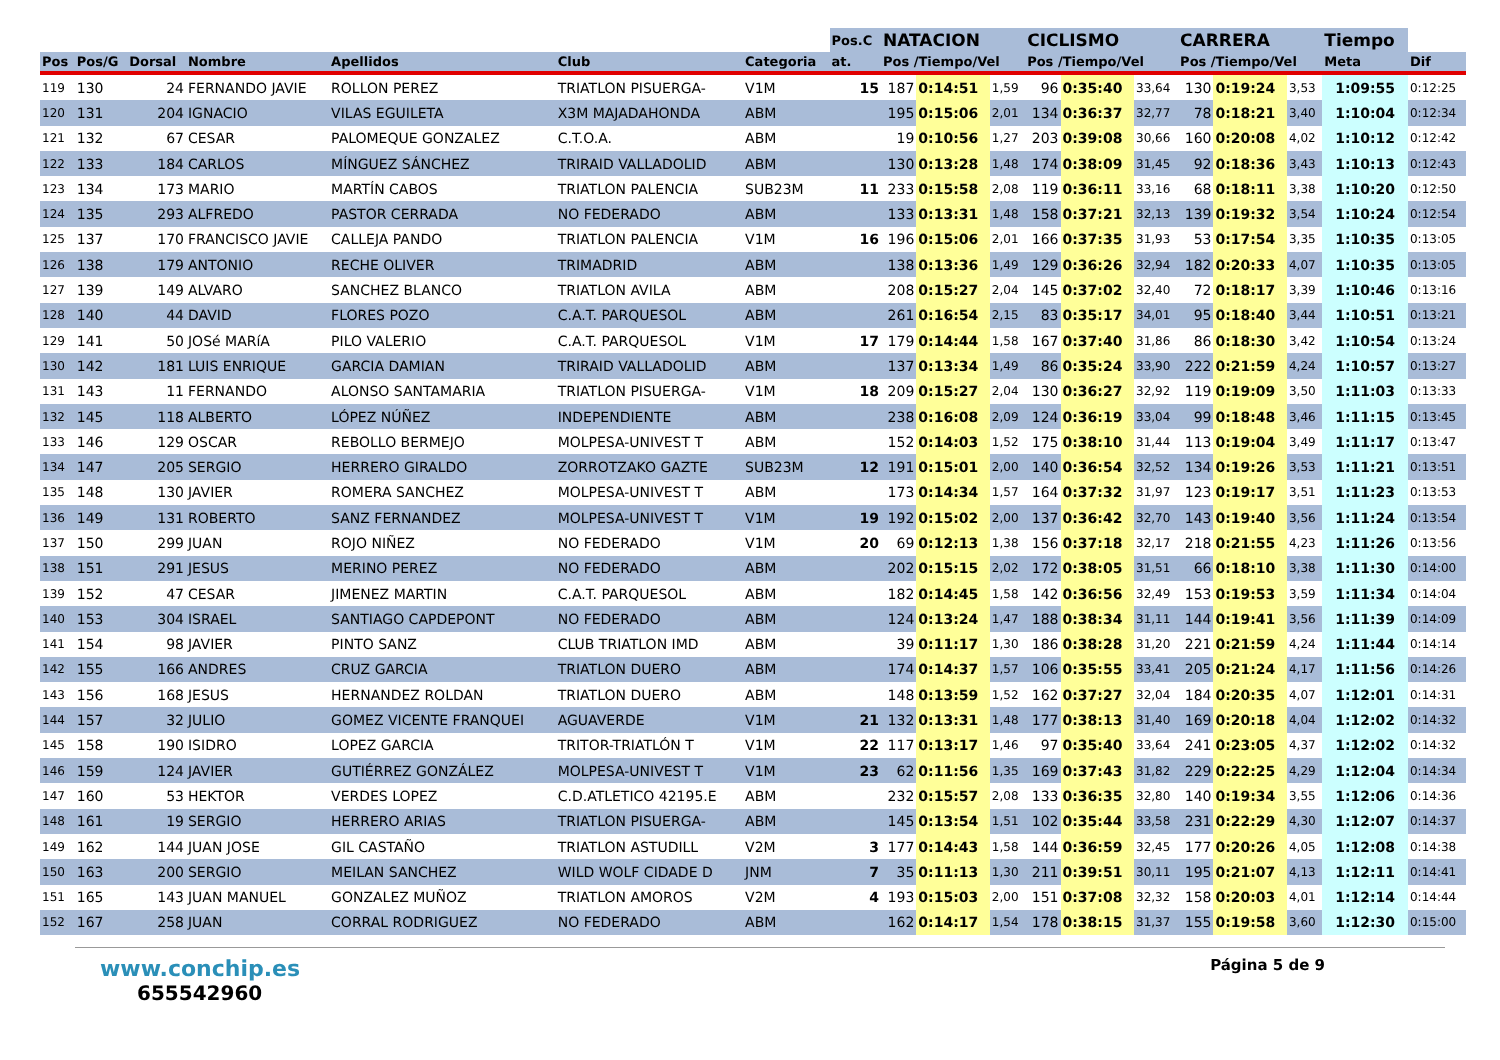| | | | | | | | Pos.C | NATACION | | | CICLISMO | | | CARRERA | | | Tiempo | |
| --- | --- | --- | --- | --- | --- | --- | --- | --- | --- | --- | --- | --- | --- | --- | --- | --- | --- | --- |
| Pos | Pos/G | Dorsal | Nombre | Apellidos | Club | Categoria | at. | Pos /Tiempo/Vel | | | Pos /Tiempo/Vel | | | Pos /Tiempo/Vel | | | Meta | Dif |
| 119 | 130 | 24 | FERNANDO JAVIE | ROLLON PEREZ | TRIATLON PISUERGA- | V1M | 15 | 187 | 0:14:51 | 1,59 | 96 | 0:35:40 | 33,64 | 130 | 0:19:24 | 3,53 | 1:09:55 | 0:12:25 |
| 120 | 131 | 204 | IGNACIO | VILAS EGUILETA | X3M MAJADAHONDA | ABM | | 195 | 0:15:06 | 2,01 | 134 | 0:36:37 | 32,77 | 78 | 0:18:21 | 3,40 | 1:10:04 | 0:12:34 |
| 121 | 132 | 67 | CESAR | PALOMEQUE GONZALEZ | C.T.O.A. | ABM | | 19 | 0:10:56 | 1,27 | 203 | 0:39:08 | 30,66 | 160 | 0:20:08 | 4,02 | 1:10:12 | 0:12:42 |
| 122 | 133 | 184 | CARLOS | MÍNGUEZ SÁNCHEZ | TRIRAID VALLADOLID | ABM | | 130 | 0:13:28 | 1,48 | 174 | 0:38:09 | 31,45 | 92 | 0:18:36 | 3,43 | 1:10:13 | 0:12:43 |
| 123 | 134 | 173 | MARIO | MARTÍN CABOS | TRIATLON PALENCIA | SUB23M | 11 | 233 | 0:15:58 | 2,08 | 119 | 0:36:11 | 33,16 | 68 | 0:18:11 | 3,38 | 1:10:20 | 0:12:50 |
| 124 | 135 | 293 | ALFREDO | PASTOR CERRADA | NO FEDERADO | ABM | | 133 | 0:13:31 | 1,48 | 158 | 0:37:21 | 32,13 | 139 | 0:19:32 | 3,54 | 1:10:24 | 0:12:54 |
| 125 | 137 | 170 | FRANCISCO JAVIE | CALLEJA PANDO | TRIATLON PALENCIA | V1M | 16 | 196 | 0:15:06 | 2,01 | 166 | 0:37:35 | 31,93 | 53 | 0:17:54 | 3,35 | 1:10:35 | 0:13:05 |
| 126 | 138 | 179 | ANTONIO | RECHE OLIVER | TRIMADRID | ABM | | 138 | 0:13:36 | 1,49 | 129 | 0:36:26 | 32,94 | 182 | 0:20:33 | 4,07 | 1:10:35 | 0:13:05 |
| 127 | 139 | 149 | ALVARO | SANCHEZ BLANCO | TRIATLON AVILA | ABM | | 208 | 0:15:27 | 2,04 | 145 | 0:37:02 | 32,40 | 72 | 0:18:17 | 3,39 | 1:10:46 | 0:13:16 |
| 128 | 140 | 44 | DAVID | FLORES POZO | C.A.T. PARQUESOL | ABM | | 261 | 0:16:54 | 2,15 | 83 | 0:35:17 | 34,01 | 95 | 0:18:40 | 3,44 | 1:10:51 | 0:13:21 |
| 129 | 141 | 50 | JOSé MARíA | PILO VALERIO | C.A.T. PARQUESOL | V1M | 17 | 179 | 0:14:44 | 1,58 | 167 | 0:37:40 | 31,86 | 86 | 0:18:30 | 3,42 | 1:10:54 | 0:13:24 |
| 130 | 142 | 181 | LUIS ENRIQUE | GARCIA DAMIAN | TRIRAID VALLADOLID | ABM | | 137 | 0:13:34 | 1,49 | 86 | 0:35:24 | 33,90 | 222 | 0:21:59 | 4,24 | 1:10:57 | 0:13:27 |
| 131 | 143 | 11 | FERNANDO | ALONSO SANTAMARIA | TRIATLON PISUERGA- | V1M | 18 | 209 | 0:15:27 | 2,04 | 130 | 0:36:27 | 32,92 | 119 | 0:19:09 | 3,50 | 1:11:03 | 0:13:33 |
| 132 | 145 | 118 | ALBERTO | LÓPEZ NÚÑEZ | INDEPENDIENTE | ABM | | 238 | 0:16:08 | 2,09 | 124 | 0:36:19 | 33,04 | 99 | 0:18:48 | 3,46 | 1:11:15 | 0:13:45 |
| 133 | 146 | 129 | OSCAR | REBOLLO BERMEJO | MOLPESA-UNIVEST T | ABM | | 152 | 0:14:03 | 1,52 | 175 | 0:38:10 | 31,44 | 113 | 0:19:04 | 3,49 | 1:11:17 | 0:13:47 |
| 134 | 147 | 205 | SERGIO | HERRERO GIRALDO | ZORROTZAKO GAZTE | SUB23M | 12 | 191 | 0:15:01 | 2,00 | 140 | 0:36:54 | 32,52 | 134 | 0:19:26 | 3,53 | 1:11:21 | 0:13:51 |
| 135 | 148 | 130 | JAVIER | ROMERA SANCHEZ | MOLPESA-UNIVEST T | ABM | | 173 | 0:14:34 | 1,57 | 164 | 0:37:32 | 31,97 | 123 | 0:19:17 | 3,51 | 1:11:23 | 0:13:53 |
| 136 | 149 | 131 | ROBERTO | SANZ FERNANDEZ | MOLPESA-UNIVEST T | V1M | 19 | 192 | 0:15:02 | 2,00 | 137 | 0:36:42 | 32,70 | 143 | 0:19:40 | 3,56 | 1:11:24 | 0:13:54 |
| 137 | 150 | 299 | JUAN | ROJO NIÑEZ | NO FEDERADO | V1M | 20 | 69 | 0:12:13 | 1,38 | 156 | 0:37:18 | 32,17 | 218 | 0:21:55 | 4,23 | 1:11:26 | 0:13:56 |
| 138 | 151 | 291 | JESUS | MERINO PEREZ | NO FEDERADO | ABM | | 202 | 0:15:15 | 2,02 | 172 | 0:38:05 | 31,51 | 66 | 0:18:10 | 3,38 | 1:11:30 | 0:14:00 |
| 139 | 152 | 47 | CESAR | JIMENEZ MARTIN | C.A.T. PARQUESOL | ABM | | 182 | 0:14:45 | 1,58 | 142 | 0:36:56 | 32,49 | 153 | 0:19:53 | 3,59 | 1:11:34 | 0:14:04 |
| 140 | 153 | 304 | ISRAEL | SANTIAGO CAPDEPONT | NO FEDERADO | ABM | | 124 | 0:13:24 | 1,47 | 188 | 0:38:34 | 31,11 | 144 | 0:19:41 | 3,56 | 1:11:39 | 0:14:09 |
| 141 | 154 | 98 | JAVIER | PINTO SANZ | CLUB TRIATLON IMD | ABM | | 39 | 0:11:17 | 1,30 | 186 | 0:38:28 | 31,20 | 221 | 0:21:59 | 4,24 | 1:11:44 | 0:14:14 |
| 142 | 155 | 166 | ANDRES | CRUZ GARCIA | TRIATLON DUERO | ABM | | 174 | 0:14:37 | 1,57 | 106 | 0:35:55 | 33,41 | 205 | 0:21:24 | 4,17 | 1:11:56 | 0:14:26 |
| 143 | 156 | 168 | JESUS | HERNANDEZ ROLDAN | TRIATLON DUERO | ABM | | 148 | 0:13:59 | 1,52 | 162 | 0:37:27 | 32,04 | 184 | 0:20:35 | 4,07 | 1:12:01 | 0:14:31 |
| 144 | 157 | 32 | JULIO | GOMEZ VICENTE FRANQUEI | AGUAVERDE | V1M | 21 | 132 | 0:13:31 | 1,48 | 177 | 0:38:13 | 31,40 | 169 | 0:20:18 | 4,04 | 1:12:02 | 0:14:32 |
| 145 | 158 | 190 | ISIDRO | LOPEZ GARCIA | TRITOR-TRIATLÓN T | V1M | 22 | 117 | 0:13:17 | 1,46 | 97 | 0:35:40 | 33,64 | 241 | 0:23:05 | 4,37 | 1:12:02 | 0:14:32 |
| 146 | 159 | 124 | JAVIER | GUTIÉRREZ GONZÁLEZ | MOLPESA-UNIVEST T | V1M | 23 | 62 | 0:11:56 | 1,35 | 169 | 0:37:43 | 31,82 | 229 | 0:22:25 | 4,29 | 1:12:04 | 0:14:34 |
| 147 | 160 | 53 | HEKTOR | VERDES LOPEZ | C.D.ATLETICO 42195.E | ABM | | 232 | 0:15:57 | 2,08 | 133 | 0:36:35 | 32,80 | 140 | 0:19:34 | 3,55 | 1:12:06 | 0:14:36 |
| 148 | 161 | 19 | SERGIO | HERRERO ARIAS | TRIATLON PISUERGA- | ABM | | 145 | 0:13:54 | 1,51 | 102 | 0:35:44 | 33,58 | 231 | 0:22:29 | 4,30 | 1:12:07 | 0:14:37 |
| 149 | 162 | 144 | JUAN JOSE | GIL CASTAÑO | TRIATLON ASTUDILL | V2M | 3 | 177 | 0:14:43 | 1,58 | 144 | 0:36:59 | 32,45 | 177 | 0:20:26 | 4,05 | 1:12:08 | 0:14:38 |
| 150 | 163 | 200 | SERGIO | MEILAN SANCHEZ | WILD WOLF CIDADE D | JNM | 7 | 35 | 0:11:13 | 1,30 | 211 | 0:39:51 | 30,11 | 195 | 0:21:07 | 4,13 | 1:12:11 | 0:14:41 |
| 151 | 165 | 143 | JUAN MANUEL | GONZALEZ MUÑOZ | TRIATLON AMOROS | V2M | 4 | 193 | 0:15:03 | 2,00 | 151 | 0:37:08 | 32,32 | 158 | 0:20:03 | 4,01 | 1:12:14 | 0:14:44 |
| 152 | 167 | 258 | JUAN | CORRAL RODRIGUEZ | NO FEDERADO | ABM | | 162 | 0:14:17 | 1,54 | 178 | 0:38:15 | 31,37 | 155 | 0:19:58 | 3,60 | 1:12:30 | 0:15:00 |
www.conchip.es
655542960
Página 5 de 9